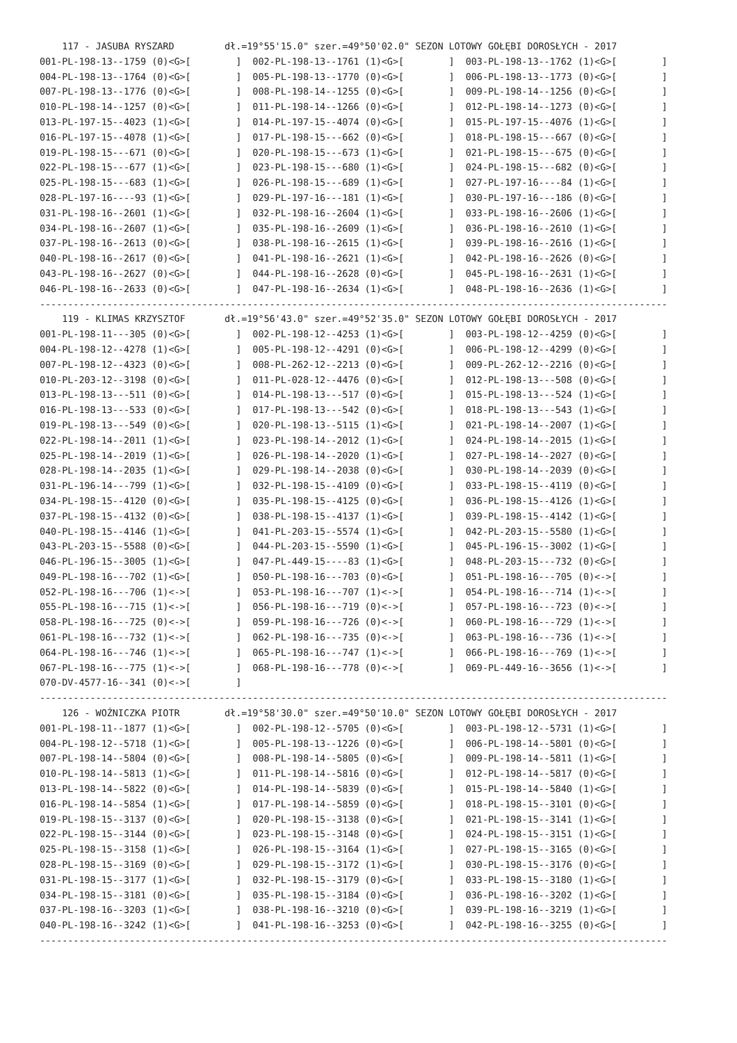117 - JASUBA RYSZARD         dł.=19°55'15.0" szer.=49°50'02.0" SEZON LOTOWY GOŁĘBI DOROSŁYCH - 2017
001-PL-198-13--1759 (0)<G>[        ]  002-PL-198-13--1761 (1)<G>[        ]  003-PL-198-13--1762 (1)<G>[        ]
004-PL-198-13--1764 (0)<G>[        ]  005-PL-198-13--1770 (0)<G>[        ]  006-PL-198-13--1773 (0)<G>[        ]
007-PL-198-13--1776 (0)<G>[        ]  008-PL-198-14--1255 (0)<G>[        ]  009-PL-198-14--1256 (0)<G>[        ]
010-PL-198-14--1257 (0)<G>[        ]  011-PL-198-14--1266 (0)<G>[        ]  012-PL-198-14--1273 (0)<G>[        ]
013-PL-197-15--4023 (1)<G>[        ]  014-PL-197-15--4074 (0)<G>[        ]  015-PL-197-15--4076 (1)<G>[        ]
016-PL-197-15--4078 (1)<G>[        ]  017-PL-198-15---662 (0)<G>[        ]  018-PL-198-15---667 (0)<G>[        ]
019-PL-198-15---671 (0)<G>[        ]  020-PL-198-15---673 (1)<G>[        ]  021-PL-198-15---675 (0)<G>[        ]
022-PL-198-15---677 (1)<G>[        ]  023-PL-198-15---680 (1)<G>[        ]  024-PL-198-15---682 (0)<G>[        ]
025-PL-198-15---683 (1)<G>[        ]  026-PL-198-15---689 (1)<G>[        ]  027-PL-197-16----84 (1)<G>[        ]
028-PL-197-16----93 (1)<G>[        ]  029-PL-197-16---181 (1)<G>[        ]  030-PL-197-16---186 (0)<G>[        ]
031-PL-198-16--2601 (1)<G>[        ]  032-PL-198-16--2604 (1)<G>[        ]  033-PL-198-16--2606 (1)<G>[        ]
034-PL-198-16--2607 (1)<G>[        ]  035-PL-198-16--2609 (1)<G>[        ]  036-PL-198-16--2610 (1)<G>[        ]
037-PL-198-16--2613 (0)<G>[        ]  038-PL-198-16--2615 (1)<G>[        ]  039-PL-198-16--2616 (1)<G>[        ]
040-PL-198-16--2617 (0)<G>[        ]  041-PL-198-16--2621 (1)<G>[        ]  042-PL-198-16--2626 (0)<G>[        ]
043-PL-198-16--2627 (0)<G>[        ]  044-PL-198-16--2628 (0)<G>[        ]  045-PL-198-16--2631 (1)<G>[        ]
046-PL-198-16--2633 (0)<G>[        ]  047-PL-198-16--2634 (1)<G>[        ]  048-PL-198-16--2636 (1)<G>[        ]
----------------------------------------------------------------------------------------------------------------
    119 - KLIMAS KRZYSZTOF       dł.=19°56'43.0" szer.=49°52'35.0" SEZON LOTOWY GOŁĘBI DOROSŁYCH - 2017
001-PL-198-11---305 (0)<G>[        ]  002-PL-198-12--4253 (1)<G>[        ]  003-PL-198-12--4259 (0)<G>[        ]
004-PL-198-12--4278 (1)<G>[        ]  005-PL-198-12--4291 (0)<G>[        ]  006-PL-198-12--4299 (0)<G>[        ]
007-PL-198-12--4323 (0)<G>[        ]  008-PL-262-12--2213 (0)<G>[        ]  009-PL-262-12--2216 (0)<G>[        ]
010-PL-203-12--3198 (0)<G>[        ]  011-PL-028-12--4476 (0)<G>[        ]  012-PL-198-13---508 (0)<G>[        ]
013-PL-198-13---511 (0)<G>[        ]  014-PL-198-13---517 (0)<G>[        ]  015-PL-198-13---524 (1)<G>[        ]
016-PL-198-13---533 (0)<G>[        ]  017-PL-198-13---542 (0)<G>[        ]  018-PL-198-13---543 (1)<G>[        ]
019-PL-198-13---549 (0)<G>[        ]  020-PL-198-13--5115 (1)<G>[        ]  021-PL-198-14--2007 (1)<G>[        ]
022-PL-198-14--2011 (1)<G>[        ]  023-PL-198-14--2012 (1)<G>[        ]  024-PL-198-14--2015 (1)<G>[        ]
025-PL-198-14--2019 (1)<G>[        ]  026-PL-198-14--2020 (1)<G>[        ]  027-PL-198-14--2027 (0)<G>[        ]
028-PL-198-14--2035 (1)<G>[        ]  029-PL-198-14--2038 (0)<G>[        ]  030-PL-198-14--2039 (0)<G>[        ]
031-PL-196-14---799 (1)<G>[        ]  032-PL-198-15--4109 (0)<G>[        ]  033-PL-198-15--4119 (0)<G>[        ]
034-PL-198-15--4120 (0)<G>[        ]  035-PL-198-15--4125 (0)<G>[        ]  036-PL-198-15--4126 (1)<G>[        ]
037-PL-198-15--4132 (0)<G>[        ]  038-PL-198-15--4137 (1)<G>[        ]  039-PL-198-15--4142 (1)<G>[        ]
040-PL-198-15--4146 (1)<G>[        ]  041-PL-203-15--5574 (1)<G>[        ]  042-PL-203-15--5580 (1)<G>[        ]
043-PL-203-15--5588 (0)<G>[        ]  044-PL-203-15--5590 (1)<G>[        ]  045-PL-196-15--3002 (1)<G>[        ]
046-PL-196-15--3005 (1)<G>[        ]  047-PL-449-15----83 (1)<G>[        ]  048-PL-203-15---732 (0)<G>[        ]
049-PL-198-16---702 (1)<G>[        ]  050-PL-198-16---703 (0)<G>[        ]  051-PL-198-16---705 (0)<->[        ]
052-PL-198-16---706 (1)<->[        ]  053-PL-198-16---707 (1)<->[        ]  054-PL-198-16---714 (1)<->[        ]
055-PL-198-16---715 (1)<->[        ]  056-PL-198-16---719 (0)<->[        ]  057-PL-198-16---723 (0)<->[        ]
058-PL-198-16---725 (0)<->[        ]  059-PL-198-16---726 (0)<->[        ]  060-PL-198-16---729 (1)<->[        ]
061-PL-198-16---732 (1)<->[        ]  062-PL-198-16---735 (0)<->[        ]  063-PL-198-16---736 (1)<->[        ]
064-PL-198-16---746 (1)<->[        ]  065-PL-198-16---747 (1)<->[        ]  066-PL-198-16---769 (1)<->[        ]
067-PL-198-16---775 (1)<->[        ]  068-PL-198-16---778 (0)<->[        ]  069-PL-449-16--3656 (1)<->[        ]
070-DV-4577-16--341 (0)<->[        ]
----------------------------------------------------------------------------------------------------------------
    126 - WOŹNICZKA PIOTR        dł.=19°58'30.0" szer.=49°50'10.0" SEZON LOTOWY GOŁĘBI DOROSŁYCH - 2017
001-PL-198-11--1877 (1)<G>[        ]  002-PL-198-12--5705 (0)<G>[        ]  003-PL-198-12--5731 (1)<G>[        ]
004-PL-198-12--5718 (1)<G>[        ]  005-PL-198-13--1226 (0)<G>[        ]  006-PL-198-14--5801 (0)<G>[        ]
007-PL-198-14--5804 (0)<G>[        ]  008-PL-198-14--5805 (0)<G>[        ]  009-PL-198-14--5811 (1)<G>[        ]
010-PL-198-14--5813 (1)<G>[        ]  011-PL-198-14--5816 (0)<G>[        ]  012-PL-198-14--5817 (0)<G>[        ]
013-PL-198-14--5822 (0)<G>[        ]  014-PL-198-14--5839 (0)<G>[        ]  015-PL-198-14--5840 (1)<G>[        ]
016-PL-198-14--5854 (1)<G>[        ]  017-PL-198-14--5859 (0)<G>[        ]  018-PL-198-15--3101 (0)<G>[        ]
019-PL-198-15--3137 (0)<G>[        ]  020-PL-198-15--3138 (0)<G>[        ]  021-PL-198-15--3141 (1)<G>[        ]
022-PL-198-15--3144 (0)<G>[        ]  023-PL-198-15--3148 (0)<G>[        ]  024-PL-198-15--3151 (1)<G>[        ]
025-PL-198-15--3158 (1)<G>[        ]  026-PL-198-15--3164 (1)<G>[        ]  027-PL-198-15--3165 (0)<G>[        ]
028-PL-198-15--3169 (0)<G>[        ]  029-PL-198-15--3172 (1)<G>[        ]  030-PL-198-15--3176 (0)<G>[        ]
031-PL-198-15--3177 (1)<G>[        ]  032-PL-198-15--3179 (0)<G>[        ]  033-PL-198-15--3180 (1)<G>[        ]
034-PL-198-15--3181 (0)<G>[        ]  035-PL-198-15--3184 (0)<G>[        ]  036-PL-198-16--3202 (1)<G>[        ]
037-PL-198-16--3203 (1)<G>[        ]  038-PL-198-16--3210 (0)<G>[        ]  039-PL-198-16--3219 (1)<G>[        ]
040-PL-198-16--3242 (1)<G>[        ]  041-PL-198-16--3253 (0)<G>[        ]  042-PL-198-16--3255 (0)<G>[        ]
----------------------------------------------------------------------------------------------------------------